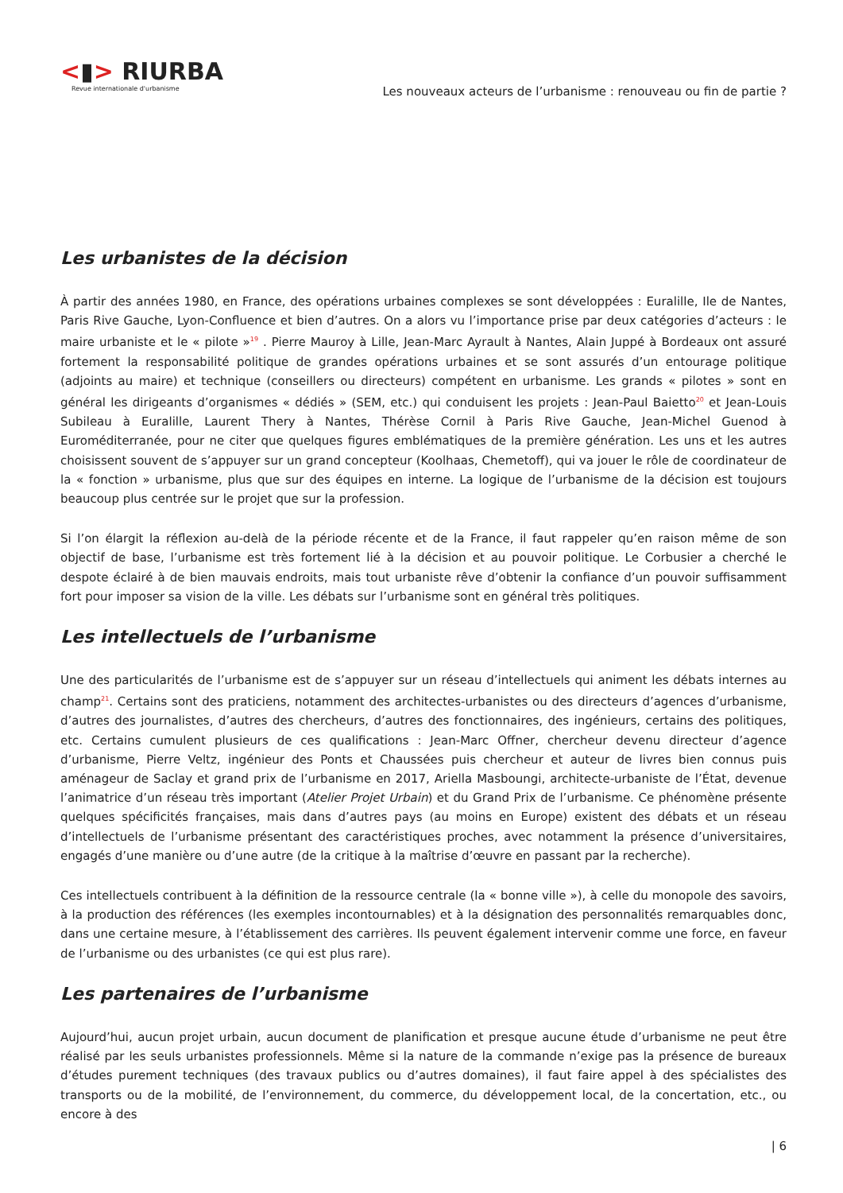<▮> RIURBA
Revue internationale d'urbanisme
Les nouveaux acteurs de l’urbanisme : renouveau ou fin de partie ?
Les urbanistes de la décision
À partir des années 1980, en France, des opérations urbaines complexes se sont développées : Euralille, Ile de Nantes, Paris Rive Gauche, Lyon-Confluence et bien d’autres. On a alors vu l’importance prise par deux catégories d’acteurs : le maire urbaniste et le « pilote »<sup>19</sup> . Pierre Mauroy à Lille, Jean-Marc Ayrault à Nantes, Alain Juppé à Bordeaux ont assuré fortement la responsabilité politique de grandes opérations urbaines et se sont assurés d’un entourage politique (adjoints au maire) et technique (conseillers ou directeurs) compétent en urbanisme. Les grands « pilotes » sont en général les dirigeants d’organismes « dédiés » (SEM, etc.) qui conduisent les projets : Jean-Paul Baietto<sup>20</sup> et Jean-Louis Subileau à Euralille, Laurent Thery à Nantes, Thérèse Cornil à Paris Rive Gauche, Jean-Michel Guenod à Euroméditerranée, pour ne citer que quelques figures emblématiques de la première génération. Les uns et les autres choisissent souvent de s’appuyer sur un grand concepteur (Koolhaas, Chemetoff), qui va jouer le rôle de coordinateur de la « fonction » urbanisme, plus que sur des équipes en interne. La logique de l’urbanisme de la décision est toujours beaucoup plus centrée sur le projet que sur la profession.
Si l’on élargit la réflexion au-delà de la période récente et de la France, il faut rappeler qu’en raison même de son objectif de base, l’urbanisme est très fortement lié à la décision et au pouvoir politique. Le Corbusier a cherché le despote éclairé à de bien mauvais endroits, mais tout urbaniste rêve d’obtenir la confiance d’un pouvoir suffisamment fort pour imposer sa vision de la ville. Les débats sur l’urbanisme sont en général très politiques.
Les intellectuels de l’urbanisme
Une des particularités de l’urbanisme est de s’appuyer sur un réseau d’intellectuels qui animent les débats internes au champ<sup>21</sup>. Certains sont des praticiens, notamment des architectes-urbanistes ou des directeurs d’agences d’urbanisme, d’autres des journalistes, d’autres des chercheurs, d’autres des fonctionnaires, des ingénieurs, certains des politiques, etc. Certains cumulent plusieurs de ces qualifications : Jean-Marc Offner, chercheur devenu directeur d’agence d’urbanisme, Pierre Veltz, ingénieur des Ponts et Chaussées puis chercheur et auteur de livres bien connus puis aménageur de Saclay et grand prix de l’urbanisme en 2017, Ariella Masboungi, architecte-urbaniste de l’État, devenue l’animatrice d’un réseau très important (Atelier Projet Urbain) et du Grand Prix de l’urbanisme. Ce phénomène présente quelques spécificités françaises, mais dans d’autres pays (au moins en Europe) existent des débats et un réseau d’intellectuels de l’urbanisme présentant des caractéristiques proches, avec notamment la présence d’universitaires, engagés d’une manière ou d’une autre (de la critique à la maîtrise d’œuvre en passant par la recherche).
Ces intellectuels contribuent à la définition de la ressource centrale (la « bonne ville »), à celle du monopole des savoirs, à la production des références (les exemples incontournables) et à la désignation des personnalités remarquables donc, dans une certaine mesure, à l’établissement des carrières. Ils peuvent également intervenir comme une force, en faveur de l’urbanisme ou des urbanistes (ce qui est plus rare).
Les partenaires de l’urbanisme
Aujourd’hui, aucun projet urbain, aucun document de planification et presque aucune étude d’urbanisme ne peut être réalisé par les seuls urbanistes professionnels. Même si la nature de la commande n’exige pas la présence de bureaux d’études purement techniques (des travaux publics ou d’autres domaines), il faut faire appel à des spécialistes des transports ou de la mobilité, de l’environnement, du commerce, du développement local, de la concertation, etc., ou encore à des
| 6